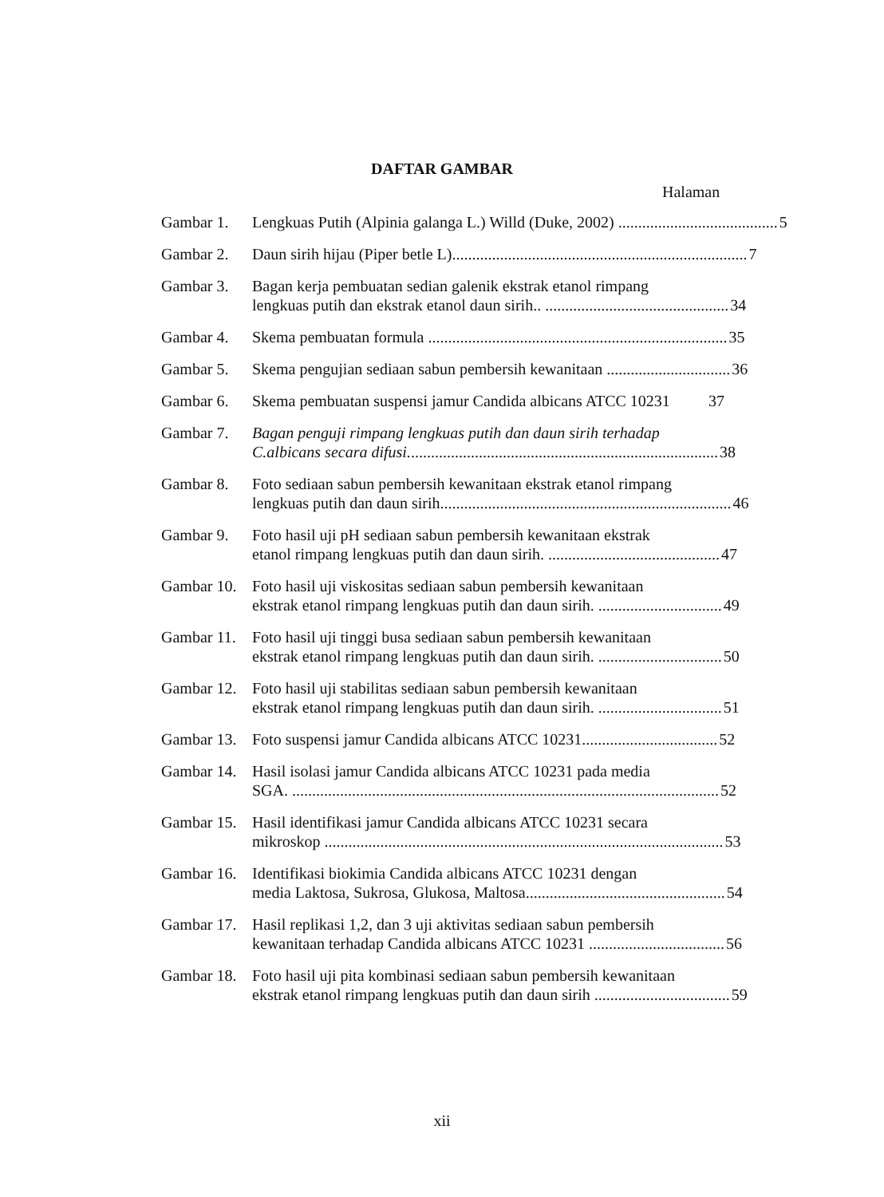DAFTAR GAMBAR
Halaman
Gambar 1. Lengkuas Putih (Alpinia galanga L.) Willd (Duke, 2002) ........................................ 5
Gambar 2. Daun sirih hijau (Piper betle L).......................................................................... 7
Gambar 3. Bagan kerja pembuatan sedian galenik ekstrak etanol rimpang
lengkuas putih dan ekstrak etanol daun sirih.. .............................................. 34
Gambar 4. Skema pembuatan formula ........................................................................... 35
Gambar 5. Skema pengujian sediaan sabun pembersih kewanitaan ............................... 36
Gambar 6. Skema pembuatan suspensi jamur Candida albicans ATCC 10231 37
Gambar 7. Bagan penguji rimpang lengkuas putih dan daun sirih terhadap
C.albicans secara difusi.............................................................................. 38
Gambar 8. Foto sediaan sabun pembersih kewanitaan ekstrak etanol rimpang
lengkuas putih dan daun sirih......................................................................... 46
Gambar 9. Foto hasil uji pH sediaan sabun pembersih kewanitaan ekstrak
etanol rimpang lengkuas putih dan daun sirih. ........................................... 47
Gambar 10.
Foto hasil uji viskositas sediaan sabun pembersih kewanitaan
ekstrak etanol rimpang lengkuas putih dan daun sirih. ............................... 49
Gambar 11.
Foto hasil uji tinggi busa sediaan sabun pembersih kewanitaan
ekstrak etanol rimpang lengkuas putih dan daun sirih. ............................... 50
Gambar 12.
Foto hasil uji stabilitas sediaan sabun pembersih kewanitaan
ekstrak etanol rimpang lengkuas putih dan daun sirih. ............................... 51
Gambar 13.
Foto suspensi jamur Candida albicans ATCC 10231.................................. 52
Gambar 14.
Hasil isolasi jamur Candida albicans ATCC 10231 pada media
SGA. ........................................................................................................... 52
Gambar 15.
Hasil identifikasi jamur Candida albicans ATCC 10231 secara
mikroskop .................................................................................................... 53
Gambar 16.
Identifikasi biokimia Candida albicans ATCC 10231 dengan
media Laktosa, Sukrosa, Glukosa, Maltosa.................................................. 54
Gambar 17.
Hasil replikasi 1,2, dan 3 uji aktivitas sediaan sabun pembersih
kewanitaan terhadap Candida albicans ATCC 10231 .................................. 56
Gambar 18.
Foto hasil uji pita kombinasi sediaan sabun pembersih kewanitaan
ekstrak etanol rimpang lengkuas putih dan daun sirih .................................. 59
xii